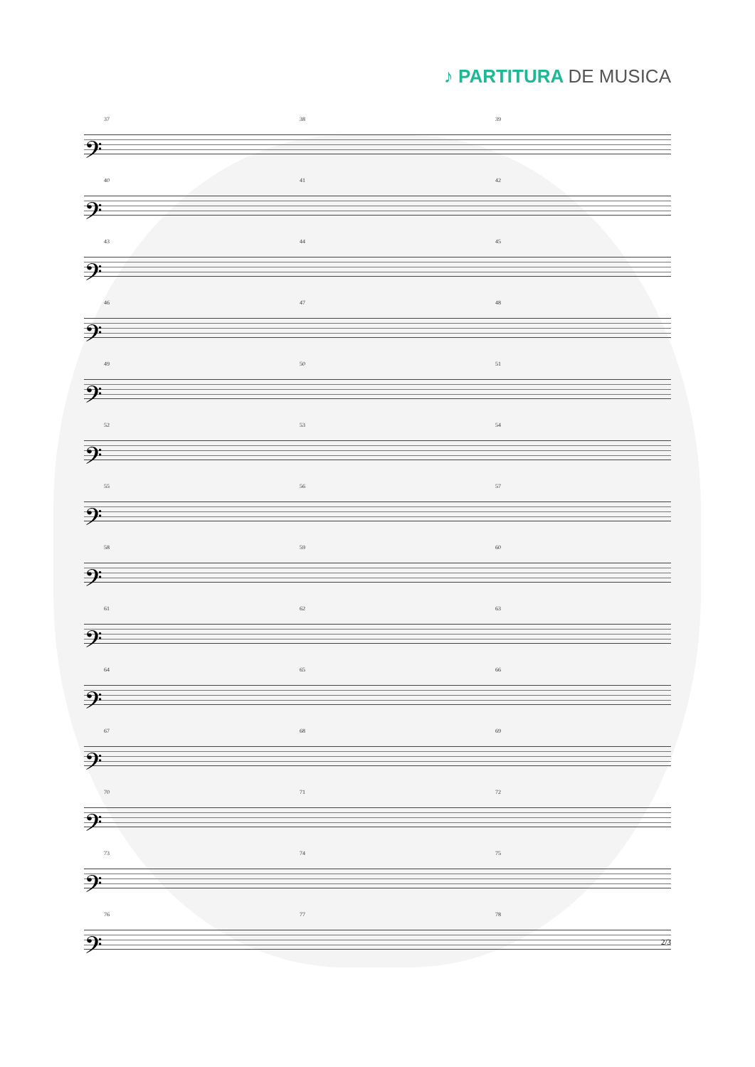♪ PARTITURA DE MUSICA
37 38 39
𝄢
40 41 42
𝄢
43 44 45
𝄢
46 47 48
𝄢
49 50 51
𝄢
52 53 54
𝄢
55 56 57
𝄢
58 59 60
𝄢
61 62 63
𝄢
64 65 66
𝄢
67 68 69
𝄢
70 71 72
𝄢
73 74 75
𝄢
76 77 78
𝄢
2/3